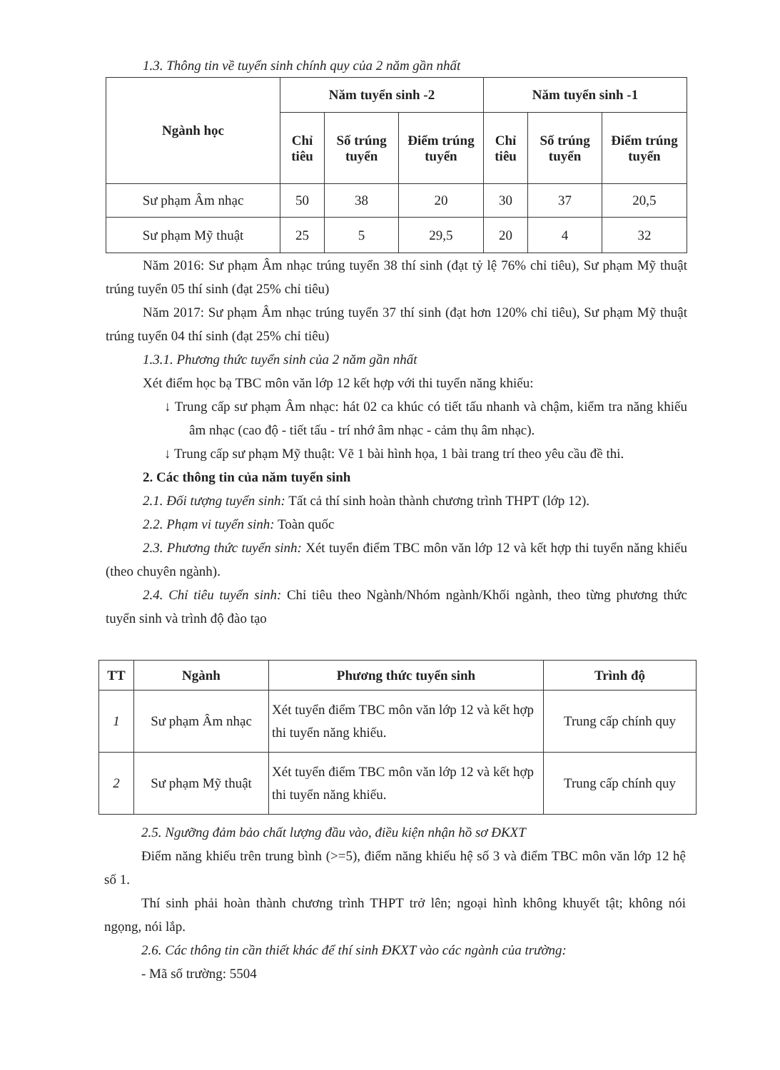1.3. Thông tin về tuyển sinh chính quy của 2 năm gần nhất
| Ngành học | Năm tuyển sinh -2 | | | Năm tuyển sinh -1 | | |
| --- | --- | --- | --- | --- | --- | --- |
| | Chỉ tiêu | Số trúng tuyển | Điểm trúng tuyển | Chỉ tiêu | Số trúng tuyển | Điểm trúng tuyển |
| Sư phạm Âm nhạc | 50 | 38 | 20 | 30 | 37 | 20,5 |
| Sư phạm Mỹ thuật | 25 | 5 | 29,5 | 20 | 4 | 32 |
Năm 2016: Sư phạm Âm nhạc trúng tuyển 38 thí sinh (đạt tỷ lệ 76% chỉ tiêu), Sư phạm Mỹ thuật trúng tuyển 05 thí sinh (đạt 25% chỉ tiêu)
Năm 2017: Sư phạm Âm nhạc trúng tuyển 37 thí sinh (đạt hơn 120% chỉ tiêu), Sư phạm Mỹ thuật trúng tuyển 04 thí sinh (đạt 25% chỉ tiêu)
1.3.1. Phương thức tuyển sinh của 2 năm gần nhất
Xét điểm học bạ TBC môn văn lớp 12 kết hợp với thi tuyển năng khiếu:
↓ Trung cấp sư phạm Âm nhạc: hát 02 ca khúc có tiết tấu nhanh và chậm, kiểm tra năng khiếu âm nhạc (cao độ - tiết tấu - trí nhớ âm nhạc - cảm thụ âm nhạc).
↓ Trung cấp sư phạm Mỹ thuật: Vẽ 1 bài hình họa, 1 bài trang trí theo yêu cầu đề thi.
2. Các thông tin của năm tuyển sinh
2.1. Đối tượng tuyển sinh: Tất cả thí sinh hoàn thành chương trình THPT (lớp 12).
2.2. Phạm vi tuyển sinh: Toàn quốc
2.3. Phương thức tuyển sinh: Xét tuyển điểm TBC môn văn lớp 12 và kết hợp thi tuyển năng khiếu (theo chuyên ngành).
2.4. Chỉ tiêu tuyển sinh: Chỉ tiêu theo Ngành/Nhóm ngành/Khối ngành, theo từng phương thức tuyển sinh và trình độ đào tạo
| TT | Ngành | Phương thức tuyển sinh | Trình độ |
| --- | --- | --- | --- |
| 1 | Sư phạm Âm nhạc | Xét tuyển điểm TBC môn văn lớp 12 và kết hợp thi tuyển năng khiếu. | Trung cấp chính quy |
| 2 | Sư phạm Mỹ thuật | Xét tuyển điểm TBC môn văn lớp 12 và kết hợp thi tuyển năng khiếu. | Trung cấp chính quy |
2.5. Ngưỡng đảm bảo chất lượng đầu vào, điều kiện nhận hồ sơ ĐKXT
Điểm năng khiếu trên trung bình (>=5), điểm năng khiếu hệ số 3 và điểm TBC môn văn lớp 12 hệ số 1.
Thí sinh phải hoàn thành chương trình THPT trở lên; ngoại hình không khuyết tật; không nói ngọng, nói lắp.
2.6. Các thông tin cần thiết khác để thí sinh ĐKXT vào các ngành của trường:
- Mã số trường: 5504